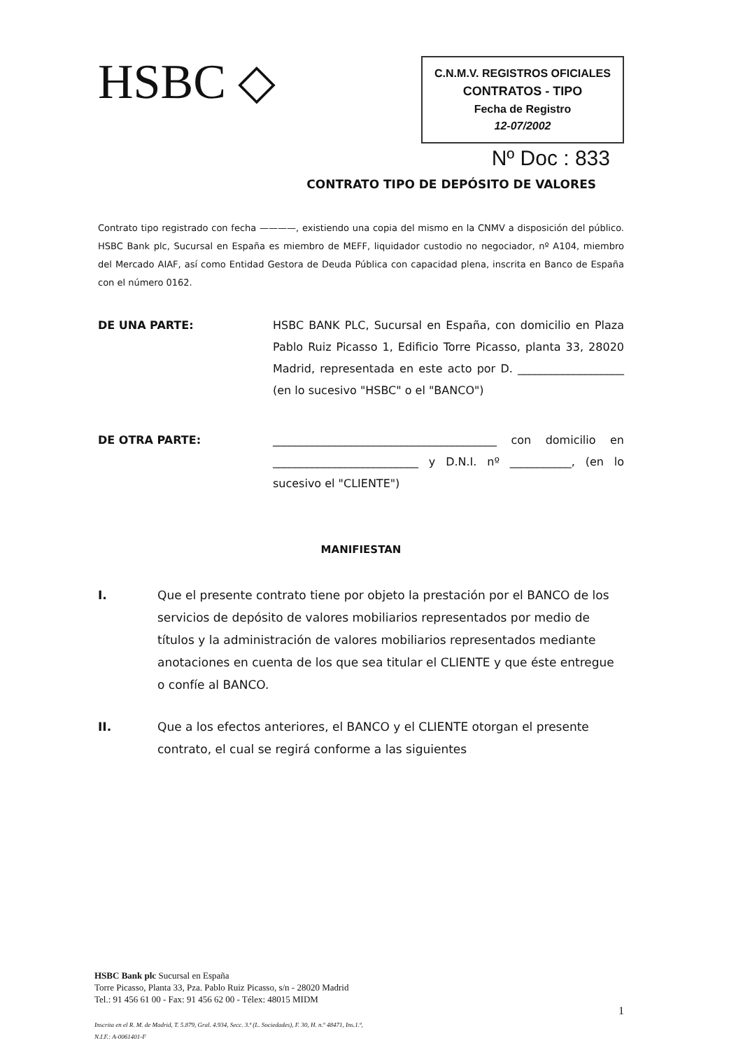HSBC ◇
C.N.M.V. REGISTROS OFICIALES
CONTRATOS - TIPO
Fecha de Registro
12-07/2002
Nº Doc : 833
CONTRATO TIPO DE DEPÓSITO DE VALORES
Contrato tipo registrado con fecha ————, existiendo una copia del mismo en la CNMV a disposición del público. HSBC Bank plc, Sucursal en España es miembro de MEFF, liquidador custodio no negociador, nº A104, miembro del Mercado AIAF, así como Entidad Gestora de Deuda Pública con capacidad plena, inscrita en Banco de España con el número 0162.
DE UNA PARTE: HSBC BANK PLC, Sucursal en España, con domicilio en Plaza Pablo Ruiz Picasso 1, Edificio Torre Picasso, planta 33, 28020 Madrid, representada en este acto por D. ___________________ (en lo sucesivo "HSBC" o el "BANCO")
DE OTRA PARTE: ________________________________________ con domicilio en __________________________ y D.N.I. nº ___________, (en lo sucesivo el "CLIENTE")
MANIFIESTAN
I. Que el presente contrato tiene por objeto la prestación por el BANCO de los servicios de depósito de valores mobiliarios representados por medio de títulos y la administración de valores mobiliarios representados mediante anotaciones en cuenta de los que sea titular el CLIENTE y que éste entregue o confíe al BANCO.
II. Que a los efectos anteriores, el BANCO y el CLIENTE otorgan el presente contrato, el cual se regirá conforme a las siguientes
HSBC Bank plc Sucursal en España
Torre Picasso, Planta 33, Pza. Pablo Ruiz Picasso, s/n - 28020 Madrid
Tel.: 91 456 61 00 - Fax: 91 456 62 00 - Télex: 48015 MIDM
Inscrita en el R. M. de Madrid, T. 5.879, Gral. 4.934, Secc. 3.ª (L. Sociedades), F. 30, H. n.º 48471, Ins.1.ª,
N.I.F.: A-0061401-F
1